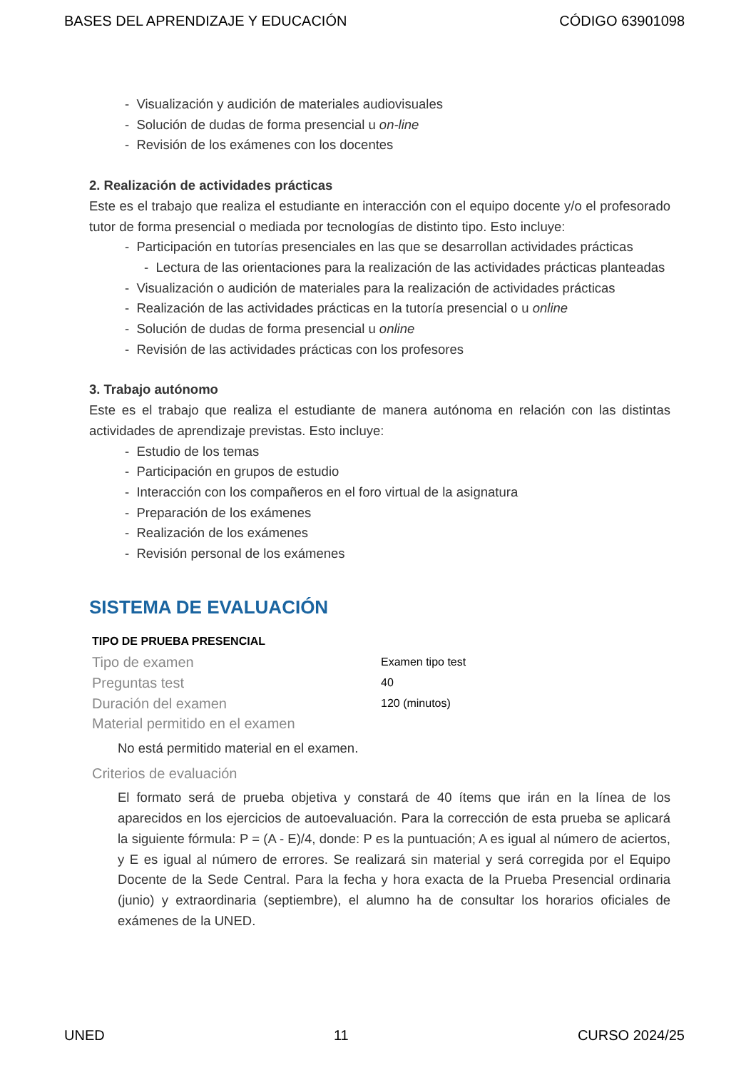BASES DEL APRENDIZAJE Y EDUCACIÓN CÓDIGO 63901098
- Visualización y audición de materiales audiovisuales
- Solución de dudas de forma presencial u on-line
- Revisión de los exámenes con los docentes
2. Realización de actividades prácticas
Este es el trabajo que realiza el estudiante en interacción con el equipo docente y/o el profesorado tutor de forma presencial o mediada por tecnologías de distinto tipo. Esto incluye:
- Participación en tutorías presenciales en las que se desarrollan actividades prácticas
- Lectura de las orientaciones para la realización de las actividades prácticas planteadas
- Visualización o audición de materiales para la realización de actividades prácticas
- Realización de las actividades prácticas en la tutoría presencial o u online
- Solución de dudas de forma presencial u online
- Revisión de las actividades prácticas con los profesores
3. Trabajo autónomo
Este es el trabajo que realiza el estudiante de manera autónoma en relación con las distintas actividades de aprendizaje previstas. Esto incluye:
- Estudio de los temas
- Participación en grupos de estudio
- Interacción con los compañeros en el foro virtual de la asignatura
- Preparación de los exámenes
- Realización de los exámenes
- Revisión personal de los exámenes
SISTEMA DE EVALUACIÓN
TIPO DE PRUEBA PRESENCIAL
Tipo de examen Examen tipo test
Preguntas test 40
Duración del examen 120 (minutos)
Material permitido en el examen
No está permitido material en el examen.
Criterios de evaluación
El formato será de prueba objetiva y constará de 40 ítems que irán en la línea de los aparecidos en los ejercicios de autoevaluación. Para la corrección de esta prueba se aplicará la siguiente fórmula: P = (A - E)/4, donde: P es la puntuación; A es igual al número de aciertos, y E es igual al número de errores. Se realizará sin material y será corregida por el Equipo Docente de la Sede Central. Para la fecha y hora exacta de la Prueba Presencial ordinaria (junio) y extraordinaria (septiembre), el alumno ha de consultar los horarios oficiales de exámenes de la UNED.
UNED 11 CURSO 2024/25